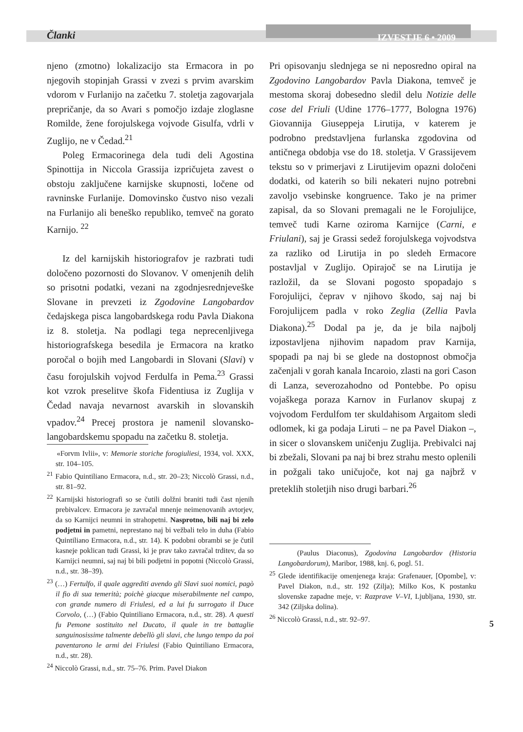Članki IZVESTJE 6 • 2009
njeno (zmotno) lokalizacijo sta Ermacora in po njegovih stopinjah Grassi v zvezi s prvim avarskim vdorom v Furlanijo na začetku 7. stoletja zagovarjala prepričanje, da so Avari s pomočjo izdaje zloglasne Romilde, žene forojulskega vojvode Gisulfa, vdrli v Zuglijo, ne v Čedad.<sup>21</sup>
Poleg Ermacorinega dela tudi deli Agostina Spinottija in Niccola Grassija izpričujeta zavest o obstoju zaključene karnijske skupnosti, ločene od ravninske Furlanije. Domovinsko čustvo niso vezali na Furlanijo ali beneško republiko, temveč na gorato Karnijo. <sup>22</sup>
Iz del karnijskih historiografov je razbrati tudi določeno pozornosti do Slovanov. V omenjenih delih so prisotni podatki, vezani na zgodnjesrednjeveške Slovane in prevzeti iz Zgodovine Langobardov čedajskega pisca langobardskega rodu Pavla Diakona iz 8. stoletja. Na podlagi tega neprecenljivega historiografskega besedila je Ermacora na kratko poročal o bojih med Langobardi in Slovani (Slavi) v času forojulskih vojvod Ferdulfa in Pema.<sup>23</sup> Grassi kot vzrok preselitve škofa Fidentiusa iz Zuglija v Čedad navaja nevarnost avarskih in slovanskih vpadov.<sup>24</sup> Precej prostora je namenil slovansko-langobardskemu spopadu na začetku 8. stoletja.
«Forvm Ivlii», v: Memorie storiche forogiuliesi, 1934, vol. XXX, str. 104–105.
<sup>21</sup> Fabio Quintiliano Ermacora, n.d., str. 20–23; Niccolò Grassi, n.d., str. 81–92.
<sup>22</sup> Karnijski historiografi so se čutili dolžni braniti tudi čast njenih prebivalcev. Ermacora je zavračal mnenje neimenovanih avtorjev, da so Karnijci neumni in strahopetni. Nasprotno, bili naj bi zelo podjetni in pametni, neprestano naj bi vežbali telo in duha (Fabio Quintiliano Ermacora, n.d., str. 14). K podobni obrambi se je čutil kasneje poklican tudi Grassi, ki je prav tako zavračal trditev, da so Karnijci neumni, saj naj bi bili podjetni in popotni (Niccolò Grassi, n.d., str. 38–39).
<sup>23</sup> (…) Fertulfo, il quale aggrediti avendo gli Slavi suoi nomici, pagò il fio di sua temerità; poichè giacque miserabilmente nel campo, con grande numero di Friulesi, ed a lui fu surrogato il Duce Corvolo, (…) (Fabio Quintiliano Ermacora, n.d., str. 28). A questi fu Pemone sostituito nel Ducato, il quale in tre battaglie sanguinosissime talmente debellò gli slavi, che lungo tempo da poi paventarono le armi dei Friulesi (Fabio Quintiliano Ermacora, n.d., str. 28).
<sup>24</sup> Niccolò Grassi, n.d., str. 75–76. Prim. Pavel Diakon
Pri opisovanju slednjega se ni neposredno opiral na Zgodovino Langobardov Pavla Diakona, temveč je mestoma skoraj dobesedno sledil delu Notizie delle cose del Friuli (Udine 1776–1777, Bologna 1976) Giovannija Giuseppeja Lirutija, v katerem je podrobno predstavljena furlanska zgodovina od antičnega obdobja vse do 18. stoletja. V Grassijevem tekstu so v primerjavi z Lirutijevim opazni določeni dodatki, od katerih so bili nekateri nujno potrebni zavoljo vsebinske kongruence. Tako je na primer zapisal, da so Slovani premagali ne le Forojulijce, temveč tudi Karne oziroma Karnijce (Carni, e Friulani), saj je Grassi sedež forojulskega vojvodstva za razliko od Lirutija in po sledeh Ermacore postavljal v Zuglijo. Opirajoč se na Lirutija je razložil, da se Slovani pogosto spopadajo s Forojulijci, čeprav v njihovo škodo, saj naj bi Forojulijcem padla v roko Zeglia (Zellia Pavla Diakona).<sup>25</sup> Dodal pa je, da je bila najbolj izpostavljena njihovim napadom prav Karnija, spopadi pa naj bi se glede na dostopnost območja začenjali v gorah kanala Incaroio, zlasti na gori Cason di Lanza, severozahodno od Pontebbe. Po opisu vojaškega poraza Karnov in Furlanov skupaj z vojvodom Ferdulfom ter skuldahisom Argaitom sledi odlomek, ki ga podaja Liruti – ne pa Pavel Diakon –, in sicer o slovanskem uničenju Zuglija. Prebivalci naj bi zbežali, Slovani pa naj bi brez strahu mesto oplenili in požgali tako uničujoče, kot naj ga najbrž v preteklih stoletjih niso drugi barbari.<sup>26</sup>
(Paulus Diaconus), Zgodovina Langobardov (Historia Langobardorum), Maribor, 1988, knj. 6, pogl. 51.
<sup>25</sup> Glede identifikacije omenjenega kraja: Grafenauer, [Opombe], v: Pavel Diakon, n.d., str. 192 (Zilja); Milko Kos, K postanku slovenske zapadne meje, v: Razprave V–VI, Ljubljana, 1930, str. 342 (Ziljska dolina).
<sup>26</sup> Niccolò Grassi, n.d., str. 92–97.
5